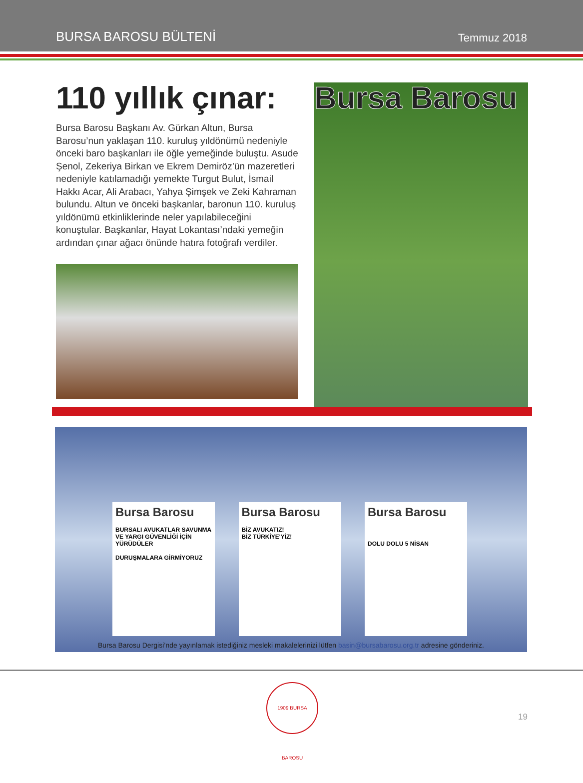BURSA BAROSU BÜLTENİ Temmuz 2018
110 yıllık çınar:
Bursa Barosu Başkanı Av. Gürkan Altun, Bursa Barosu’nun yaklaşan 110. kuruluş yıldönümü nedeniyle önceki baro başkanları ile öğle yemeğinde buluştu. Asude Şenol, Zekeriya Birkan ve Ekrem Demiröz’ün mazeretleri nedeniyle katılamadığı yemekte Turgut Bulut, İsmail Hakkı Acar, Ali Arabacı, Yahya Şimşek ve Zeki Kahraman bulundu. Altun ve önceki başkanlar, baronun 110. kuruluş yıldönümü etkinliklerinde neler yapılabileceğini konuştular. Başkanlar, Hayat Lokantası’ndaki yemeğin ardından çınar ağacı önünde hatıra fotoğrafı verdiler.
Bursa Barosu
Bursa Barosu
BURSALI AVUKATLAR SAVUNMA VE YARGI GÜVENLİĞİ İÇİN YÜRÜDÜLER
DURUŞMALARA GİRMİYORUZ
Bursa Barosu
BİZ AVUKATIZ!
BİZ TÜRKİYE'YİZ!
Bursa Barosu
DOLU DOLU 5 NİSAN
Bursa Barosu Dergisi’nde yayınlamak istediğiniz mesleki makalelerinizi lütfen basin@bursabarosu.org.tr adresine gönderiniz.
1909 BURSA BAROSU
19